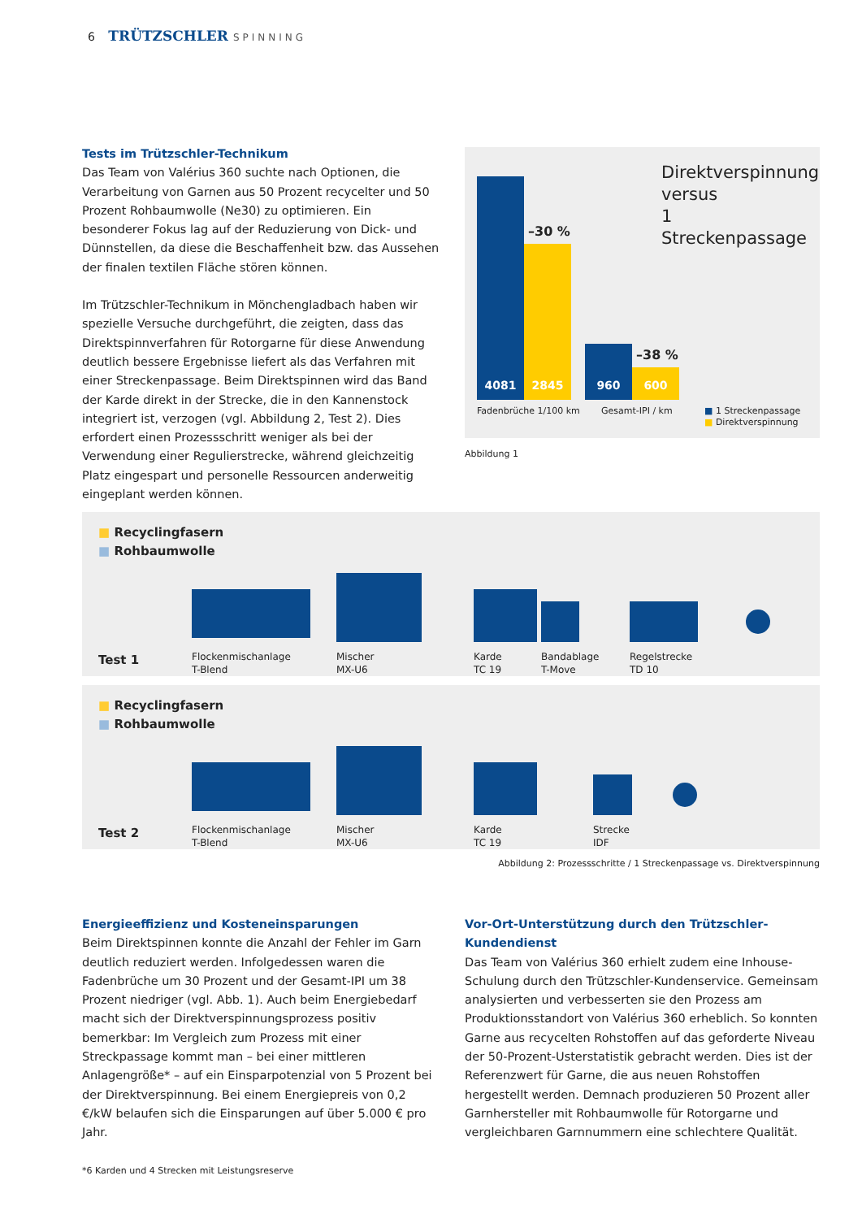6 TRÜTZSCHLER SPINNING
Tests im Trützschler-Technikum
Das Team von Valérius 360 suchte nach Optionen, die Verarbeitung von Garnen aus 50 Prozent recycelter und 50 Prozent Rohbaumwolle (Ne30) zu optimieren. Ein besonderer Fokus lag auf der Reduzierung von Dick- und Dünnstellen, da diese die Beschaffenheit bzw. das Aussehen der finalen textilen Fläche stören können.
Im Trützschler-Technikum in Mönchengladbach haben wir spezielle Versuche durchgeführt, die zeigten, dass das Direktspinnverfahren für Rotorgarne für diese Anwendung deutlich bessere Ergebnisse liefert als das Verfahren mit einer Streckenpassage. Beim Direktspinnen wird das Band der Karde direkt in der Strecke, die in den Kannenstock integriert ist, verzogen (vgl. Abbildung 2, Test 2). Dies erfordert einen Prozessschritt weniger als bei der Verwendung einer Regulierstrecke, während gleichzeitig Platz eingespart und personelle Ressourcen anderweitig eingeplant werden können.
Direktverspinnung
versus
1 Streckenpassage
4081
2845
–30 %
960
600
–38 %
Fadenbrüche 1/100 km Gesamt-IPI / km
■ 1 Streckenpassage
■ Direktverspinnung
Abbildung 1
■ Recyclingfasern
■ Rohbaumwolle
Test 1
Flockenmischanlage
T-Blend
Mischer
MX-U6
Karde
TC 19
Bandablage
T-Move
Regelstrecke
TD 10
■ Recyclingfasern
■ Rohbaumwolle
Test 2
Flockenmischanlage
T-Blend
Mischer
MX-U6
Karde
TC 19
Strecke
IDF
Abbildung 2: Prozessschritte / 1 Streckenpassage vs. Direktverspinnung
Energieeffizienz und Kosteneinsparungen
Beim Direktspinnen konnte die Anzahl der Fehler im Garn deutlich reduziert werden. Infolgedessen waren die Fadenbrüche um 30 Prozent und der Gesamt-IPI um 38 Prozent niedriger (vgl. Abb. 1). Auch beim Energiebedarf macht sich der Direktverspinnungsprozess positiv bemerkbar: Im Vergleich zum Prozess mit einer Streckpassage kommt man – bei einer mittleren Anlagengröße* – auf ein Einsparpotenzial von 5 Prozent bei der Direktverspinnung. Bei einem Energiepreis von 0,2 €/kW belaufen sich die Einsparungen auf über 5.000 € pro Jahr.
*6 Karden und 4 Strecken mit Leistungsreserve
Vor-Ort-Unterstützung durch den Trützschler-Kundendienst
Das Team von Valérius 360 erhielt zudem eine Inhouse-Schulung durch den Trützschler-Kundenservice. Gemeinsam analysierten und verbesserten sie den Prozess am Produktionsstandort von Valérius 360 erheblich. So konnten Garne aus recycelten Rohstoffen auf das geforderte Niveau der 50-Prozent-Usterstatistik gebracht werden. Dies ist der Referenzwert für Garne, die aus neuen Rohstoffen hergestellt werden. Demnach produzieren 50 Prozent aller Garnhersteller mit Rohbaumwolle für Rotorgarne und vergleichbaren Garnnummern eine schlechtere Qualität.